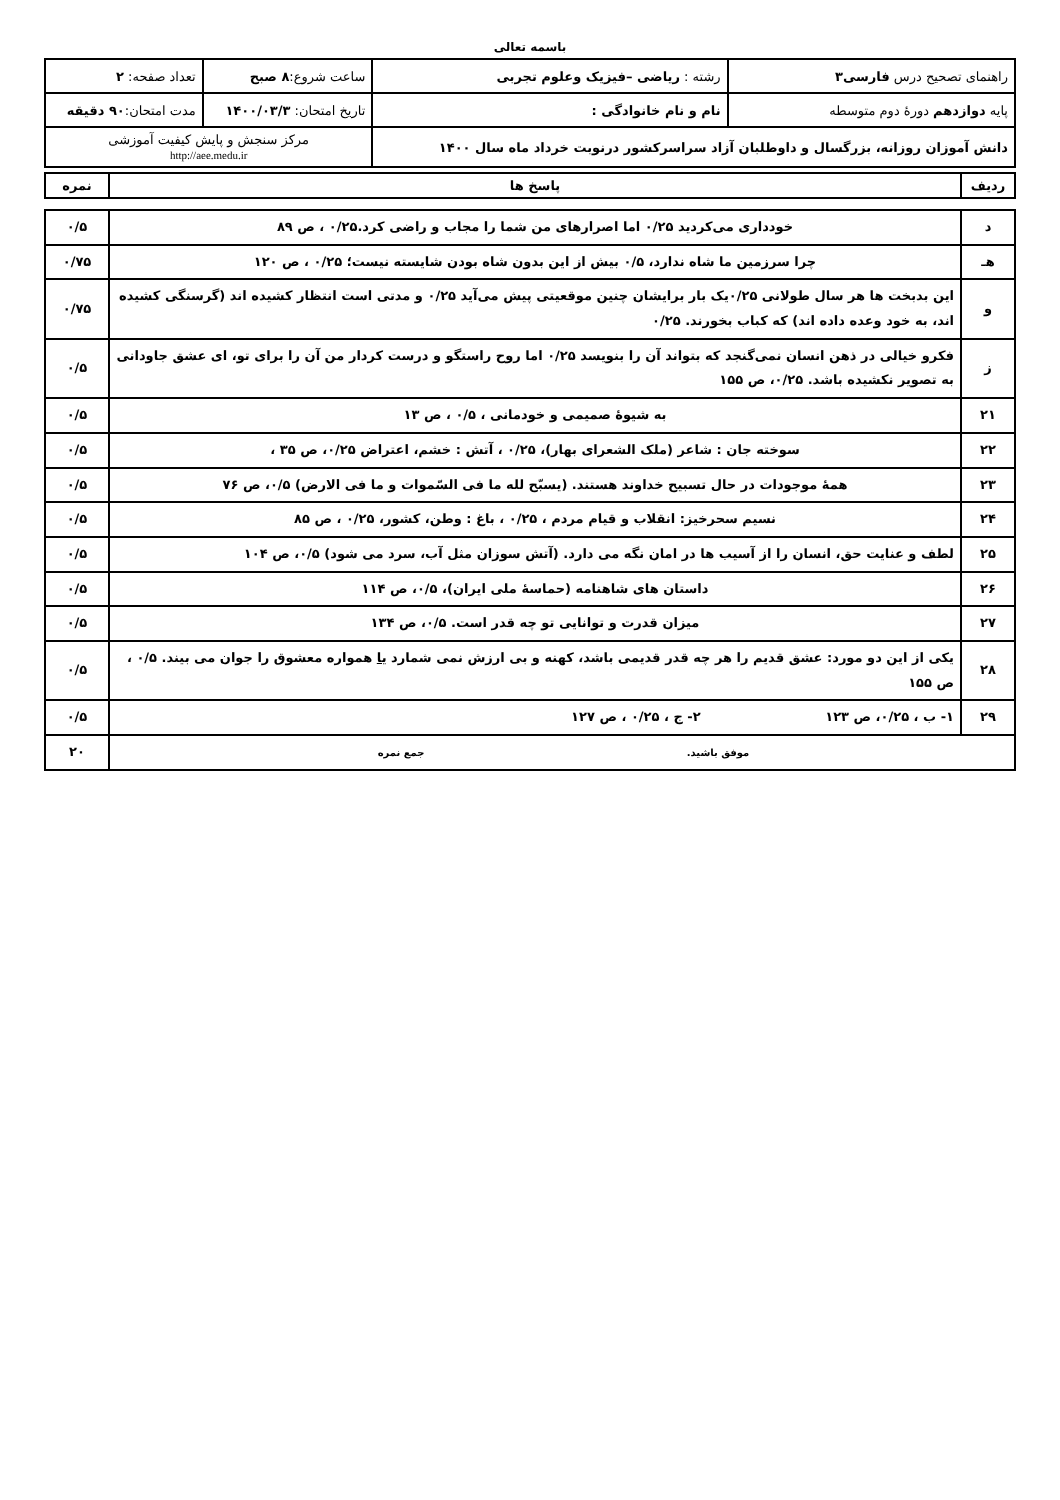باسمه تعالی
| راهنمای تصحیح درس فارسی۳ | رشته : ریاضی –فیزیک وعلوم تجربی | ساعت شروع: ۸ صبح | تعداد صفحه: ۲ |
| پایه دوازدهم دورهٔ دوم متوسطه | نام و نام خانوادگی : | تاریخ امتحان: ۱۴۰۰/۰۳/۳ | مدت امتحان: ۹۰ دقیقه |
| دانش آموزان روزانه، بزرگسال و داوطلبان آزاد سراسرکشور درنوبت خرداد ماه سال ۱۴۰۰ | | مرکز سنجش و پایش کیفیت آموزشی http://aee.medu.ir | |
| ردیف | پاسخ ها | نمره |
| --- | --- | --- |
| د | خودداری می‌کردید ۰/۲۵ اما اصرارهای من شما را مجاب و راضی کرد.۰/۲۵ ، ص ۸۹ | ۰/۵ |
| هـ | چرا سرزمین ما شاه ندارد، ۰/۵ بیش از این بدون شاه بودن شایسته نیست؛ ۰/۲۵ ، ص ۱۲۰ | ۰/۷۵ |
| و | این بدبخت ها هر سال طولانی ۰/۲۵یک بار برایشان چنین موقعیتی پیش می‌آید ۰/۲۵ و مدتی است انتظار کشیده اند (گرسنگی کشیده اند، به خود وعده داده اند) که کباب بخورند. ۰/۲۵ | ۰/۷۵ |
| ز | فکرو خیالی در ذهن انسان نمی‌گنجد که بتواند آن را بنویسد ۰/۲۵ اما روح راستگو و درست کردار من آن را برای تو، ای عشق جاودانی به تصویر نکشیده باشد. ۰/۲۵، ص ۱۵۵ | ۰/۵ |
| ۲۱ | به شیوهٔ صمیمی و خودمانی ، ۰/۵ ، ص ۱۳ | ۰/۵ |
| ۲۲ | سوخته جان : شاعر (ملک الشعرای بهار)، ۰/۲۵ ، آتش : خشم، اعتراض ۰/۲۵، ص ۳۵ ، | ۰/۵ |
| ۲۳ | همهٔ موجودات در حال تسبیح خداوند هستند. (یسبّح لله ما فی السّموات و ما فی الارض) ۰/۵، ص ۷۶ | ۰/۵ |
| ۲۴ | نسیم سحرخیز: انقلاب و قیام مردم ، ۰/۲۵ ، باغ : وطن، کشور، ۰/۲۵ ، ص ۸۵ | ۰/۵ |
| ۲۵ | لطف و عنایت حق، انسان را از آسیب ها در امان نگه می دارد. (آتش سوزان مثل آب، سرد می شود) ۰/۵، ص ۱۰۴ | ۰/۵ |
| ۲۶ | داستان های شاهنامه (حماسهٔ ملی ایران)، ۰/۵، ص ۱۱۴ | ۰/۵ |
| ۲۷ | میزان قدرت و توانایی تو چه قدر است. ۰/۵، ص ۱۳۴ | ۰/۵ |
| ۲۸ | یکی از این دو مورد: عشق قدیم را هر چه قدر قدیمی باشد، کهنه و بی ارزش نمی شمارد یا همواره معشوق را جوان می بیند. ۰/۵ ، ص ۱۵۵ | ۰/۵ |
| ۲۹ | ۱- ب ، ۰/۲۵، ص ۱۲۳ ۲- ج ، ۰/۲۵ ، ص ۱۲۷ | ۰/۵ |
| موفق باشید. جمع نمره | | ۲۰ |